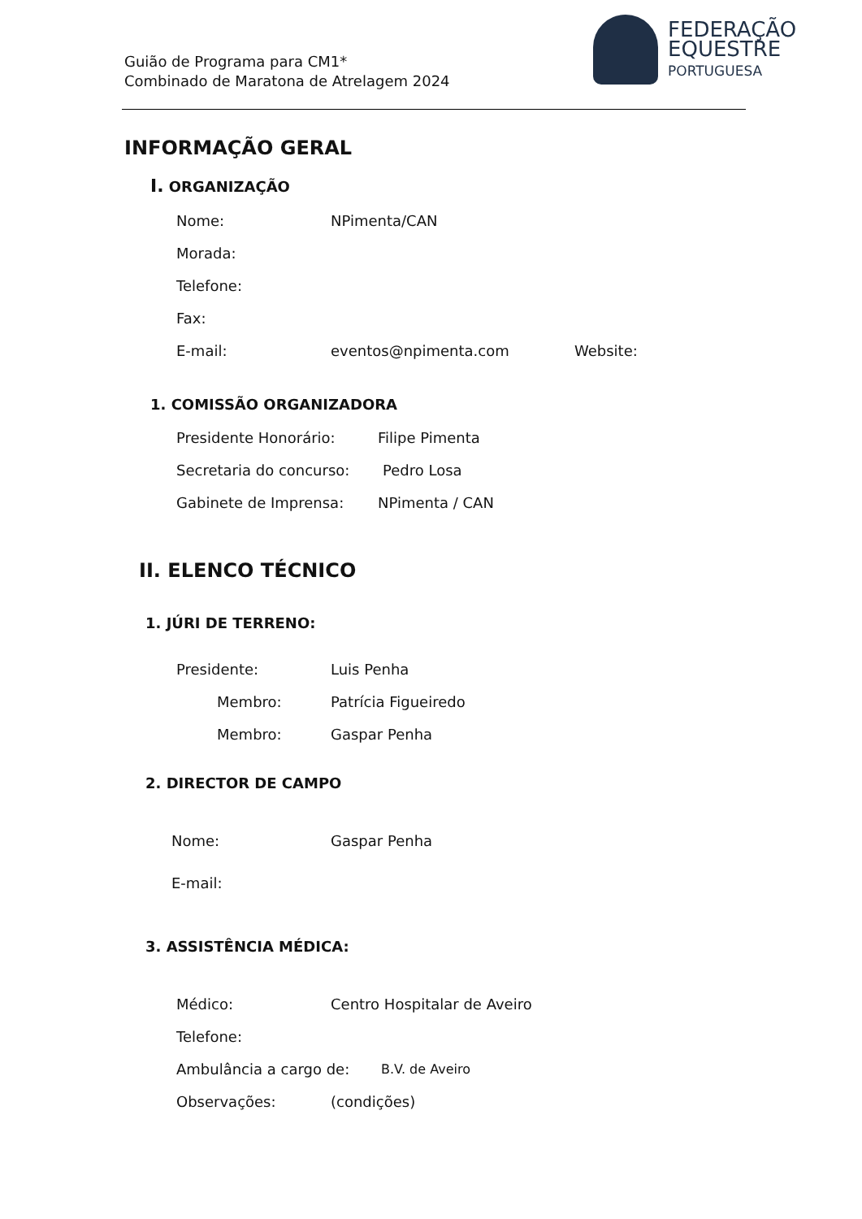Guião de Programa para CM1*
Combinado de Maratona de Atrelagem 2024
FEDERAÇÃO
EQUESTRE
PORTUGUESA
INFORMAÇÃO GERAL
I. ORGANIZAÇÃO
Nome: NPimenta/CAN
Morada:
Telefone:
Fax:
E-mail: eventos@npimenta.com Website:
1. COMISSÃO ORGANIZADORA
Presidente Honorário: Filipe Pimenta
Secretaria do concurso: Pedro Losa
Gabinete de Imprensa: NPimenta / CAN
II. ELENCO TÉCNICO
1. JÚRI DE TERRENO:
Presidente: Luis Penha
Membro: Patrícia Figueiredo
Membro: Gaspar Penha
2. DIRECTOR DE CAMPO
Nome: Gaspar Penha
E-mail:
3. ASSISTÊNCIA MÉDICA:
Médico: Centro Hospitalar de Aveiro
Telefone:
Ambulância a cargo de: B.V. de Aveiro
Observações: (condições)